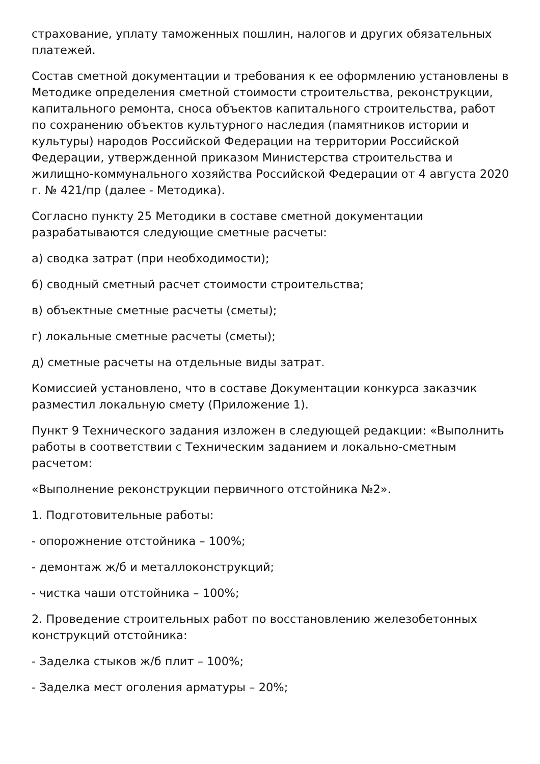страхование, уплату таможенных пошлин, налогов и других обязательных платежей.
Состав сметной документации и требования к ее оформлению установлены в Методике определения сметной стоимости строительства, реконструкции, капитального ремонта, сноса объектов капитального строительства, работ по сохранению объектов культурного наследия (памятников истории и культуры) народов Российской Федерации на территории Российской Федерации, утвержденной приказом Министерства строительства и жилищно-коммунального хозяйства Российской Федерации от 4 августа 2020 г. № 421/пр (далее - Методика).
Согласно пункту 25 Методики в составе сметной документации разрабатываются следующие сметные расчеты:
а) сводка затрат (при необходимости);
б) сводный сметный расчет стоимости строительства;
в) объектные сметные расчеты (сметы);
г) локальные сметные расчеты (сметы);
д) сметные расчеты на отдельные виды затрат.
Комиссией установлено, что в составе Документации конкурса заказчик разместил локальную смету (Приложение 1).
Пункт 9 Технического задания изложен в следующей редакции: «Выполнить работы в соответствии с Техническим заданием и локально-сметным расчетом:
«Выполнение реконструкции первичного отстойника №2».
1. Подготовительные работы:
- опорожнение отстойника – 100%;
- демонтаж ж/б и металлоконструкций;
- чистка чаши отстойника – 100%;
2. Проведение строительных работ по восстановлению железобетонных конструкций отстойника:
- Заделка стыков ж/б плит – 100%;
- Заделка мест оголения арматуры – 20%;